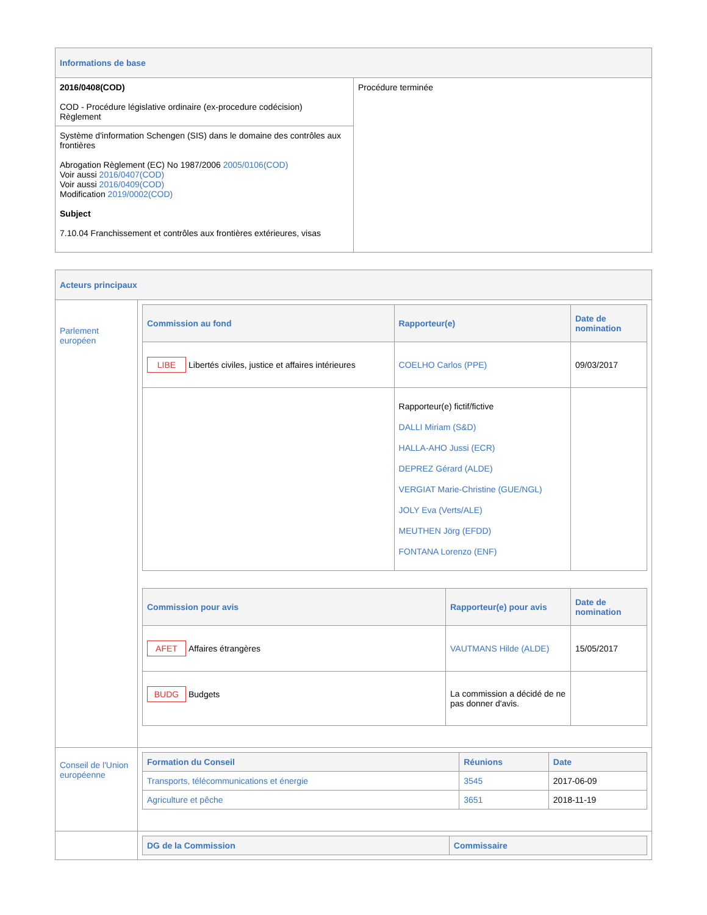| Informations de base | |
| --- | --- |
| 2016/0408(COD) COD - Procédure législative ordinaire (ex-procedure codécision) Règlement | Procédure terminée |
| Système d'information Schengen (SIS) dans le domaine des contrôles aux frontières Abrogation Règlement (EC) No 1987/2006 2005/0106(COD) Voir aussi 2016/0407(COD) Voir aussi 2016/0409(COD) Modification 2019/0002(COD) Subject 7.10.04 Franchissement et contrôles aux frontières extérieures, visas | |
| Acteurs principaux | |
| --- | --- |
| Parlement européen | / Commission au fond / Rapporteur(e) / Date de nomination / / --- / --- / --- / / LIBE Libertés civiles, justice et affaires intérieures / COELHO Carlos (PPE) / 09/03/2017 / / / Rapporteur(e) fictif/fictive DALLI Miriam (S&D) HALLA-AHO Jussi (ECR) DEPREZ Gérard (ALDE) VERGIAT Marie-Christine (GUE/NGL) JOLY Eva (Verts/ALE) MEUTHEN Jörg (EFDD) FONTANA Lorenzo (ENF) / / / Commission pour avis / Rapporteur(e) pour avis / Date de nomination / / --- / --- / --- / / AFET Affaires étrangères / VAUTMANS Hilde (ALDE) / 15/05/2017 / / BUDG Budgets / La commission a décidé de ne pas donner d'avis. / / |
| Conseil de l'Union européenne | / Formation du Conseil / Réunions / Date / / --- / --- / --- / / Transports, télécommunications et énergie / 3545 / 2017-06-09 / / Agriculture et pêche / 3651 / 2018-11-19 / |
| | / DG de la Commission / Commissaire / / --- / --- / |